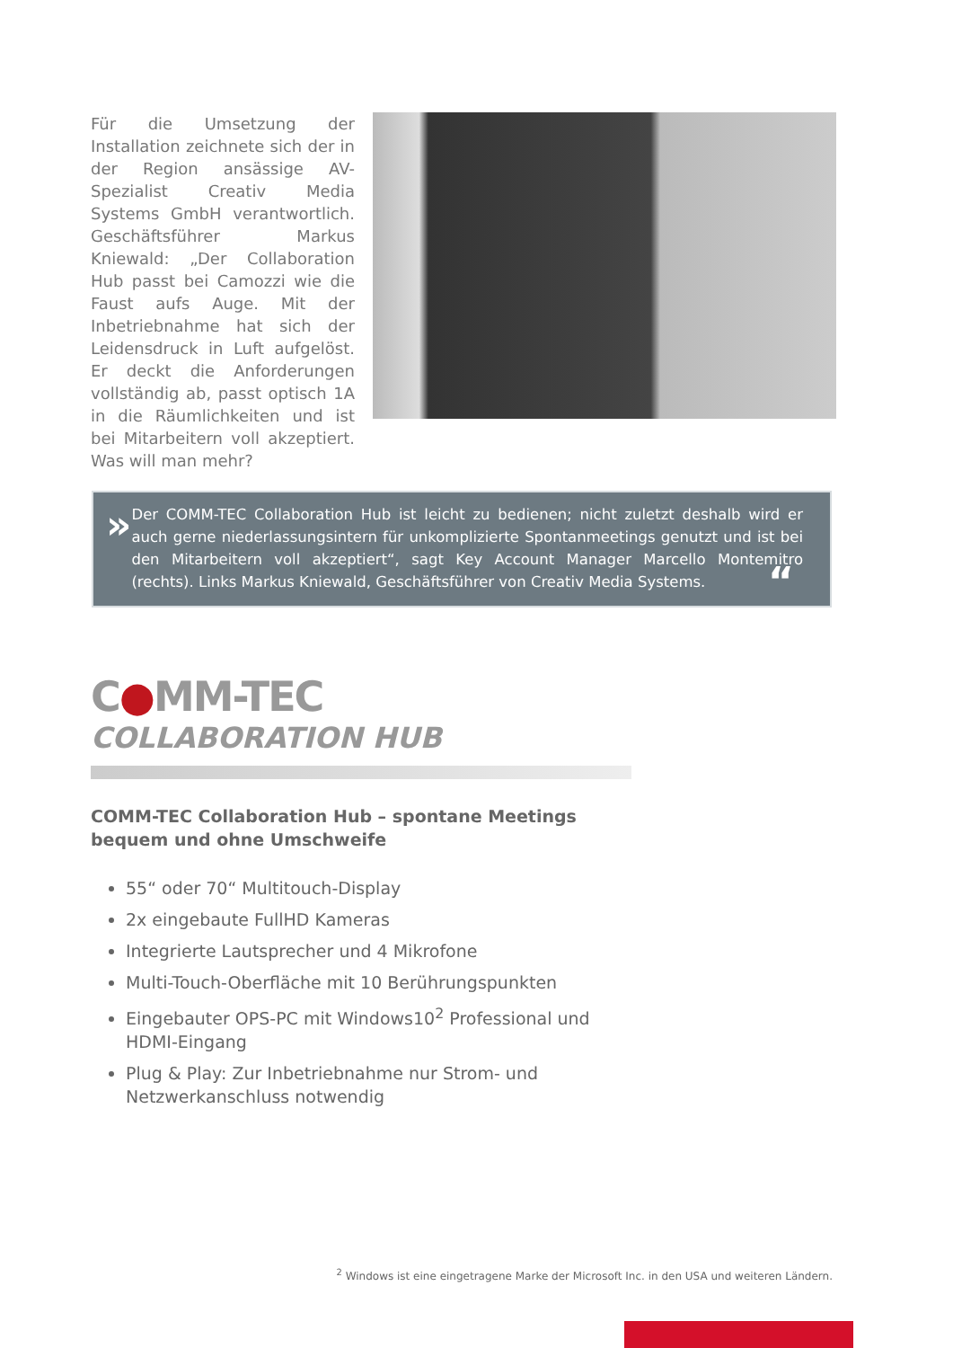Für die Umsetzung der Installation zeichnete sich der in der Region ansässige AV-Spezialist Creativ Media Systems GmbH verantwortlich. Geschäftsführer Markus Kniewald: „Der Collaboration Hub passt bei Camozzi wie die Faust aufs Auge. Mit der Inbetriebnahme hat sich der Leidensdruck in Luft aufgelöst. Er deckt die Anforderungen vollständig ab, passt optisch 1A in die Räumlichkeiten und ist bei Mitarbeitern voll akzeptiert. Was will man mehr?
»
Der COMM-TEC Collaboration Hub ist leicht zu bedienen; nicht zuletzt deshalb wird er auch gerne niederlassungsintern für unkomplizierte Spontanmeetings genutzt und ist bei den Mitarbeitern voll akzeptiert“, sagt Key Account Manager Marcello Montemitro (rechts). Links Markus Kniewald, Geschäftsführer von Creativ Media Systems.
“
C●MM-TEC
COLLABORATION HUB
COMM-TEC Collaboration Hub – spontane Meetings bequem und ohne Umschweife
55“ oder 70“ Multitouch-Display
2x eingebaute FullHD Kameras
Integrierte Lautsprecher und 4 Mikrofone
Multi-Touch-Oberfläche mit 10 Berührungspunkten
Eingebauter OPS-PC mit Windows10<sup>2</sup> Professional und HDMI-Eingang
Plug & Play: Zur Inbetriebnahme nur Strom- und Netzwerkanschluss notwendig
<sup>2</sup> Windows ist eine eingetragene Marke der Microsoft Inc. in den USA und weiteren Ländern.